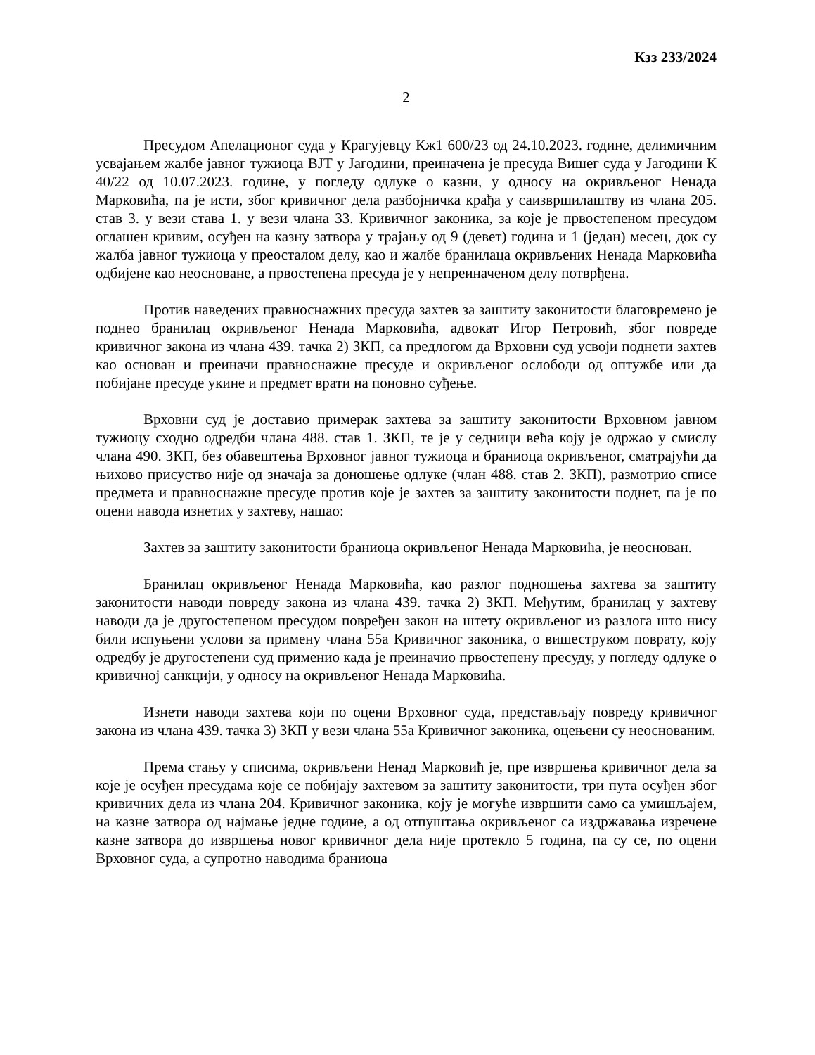Кзз 233/2024
2
Пресудом Апелационог суда у Крагујевцу Кж1 600/23 од 24.10.2023. године, делимичним усвајањем жалбе јавног тужиоца ВЈТ у Јагодини, преиначена је пресуда Вишег суда у Јагодини К 40/22 од 10.07.2023. године, у погледу одлуке о казни, у односу на окривљеног Ненада Марковића, па је исти, због кривичног дела разбојничка крађа у саизвршилаштву из члана 205. став 3. у вези става 1. у вези члана 33. Кривичног законика, за које је првостепеном пресудом оглашен кривим, осуђен на казну затвора у трајању од 9 (девет) година и 1 (један) месец, док су жалба јавног тужиоца у преосталом делу, као и жалбе бранилаца окривљених Ненада Марковића одбијене као неосноване, а првостепена пресуда је у непреиначеном делу потврђена.
Против наведених правноснажних пресуда захтев за заштиту законитости благовремено је поднео бранилац окривљеног Ненада Марковића, адвокат Игор Петровић, због повреде кривичног закона из члана 439. тачка 2) ЗКП, са предлогом да Врховни суд усвоји поднети захтев као основан и преиначи правноснажне пресуде и окривљеног ослободи од оптужбе или да побијане пресуде укине и предмет врати на поновно суђење.
Врховни суд је доставио примерак захтева за заштиту законитости Врховном јавном тужиоцу сходно одредби члана 488. став 1. ЗКП, те је у седници већа коју је одржао у смислу члана 490. ЗКП, без обавештења Врховног јавног тужиоца и браниоца окривљеног, сматрајући да њихово присуство није од значаја за доношење одлуке (члан 488. став 2. ЗКП), размотрио списе предмета и правноснажне пресуде против које је захтев за заштиту законитости поднет, па је по оцени навода изнетих у захтеву, нашао:
Захтев за заштиту законитости браниоца окривљеног Ненада Марковића, је неоснован.
Бранилац окривљеног Ненада Марковића, као разлог подношења захтева за заштиту законитости наводи повреду закона из члана 439. тачка 2) ЗКП. Међутим, бранилац у захтеву наводи да је другостепеном пресудом повређен закон на штету окривљеног из разлога што нису били испуњени услови за примену члана 55а Кривичног законика, о вишеструком поврату, коју одредбу је другостепени суд применио када је преиначио првостепену пресуду, у погледу одлуке о кривичној санкцији, у односу на окривљеног Ненада Марковића.
Изнети наводи захтева који по оцени Врховног суда, представљају повреду кривичног закона из члана 439. тачка 3) ЗКП у вези члана 55а Кривичног законика, оцењени су неоснованим.
Према стању у списима, окривљени Ненад Марковић је, пре извршења кривичног дела за које је осуђен пресудама које се побијају захтевом за заштиту законитости, три пута осуђен због кривичних дела из члана 204. Кривичног законика, коју је могуће извршити само са умишљајем, на казне затвора од најмање једне године, а од отпуштања окривљеног са издржавања изречене казне затвора до извршења новог кривичног дела није протекло 5 година, па су се, по оцени Врховног суда, а супротно наводима браниоца